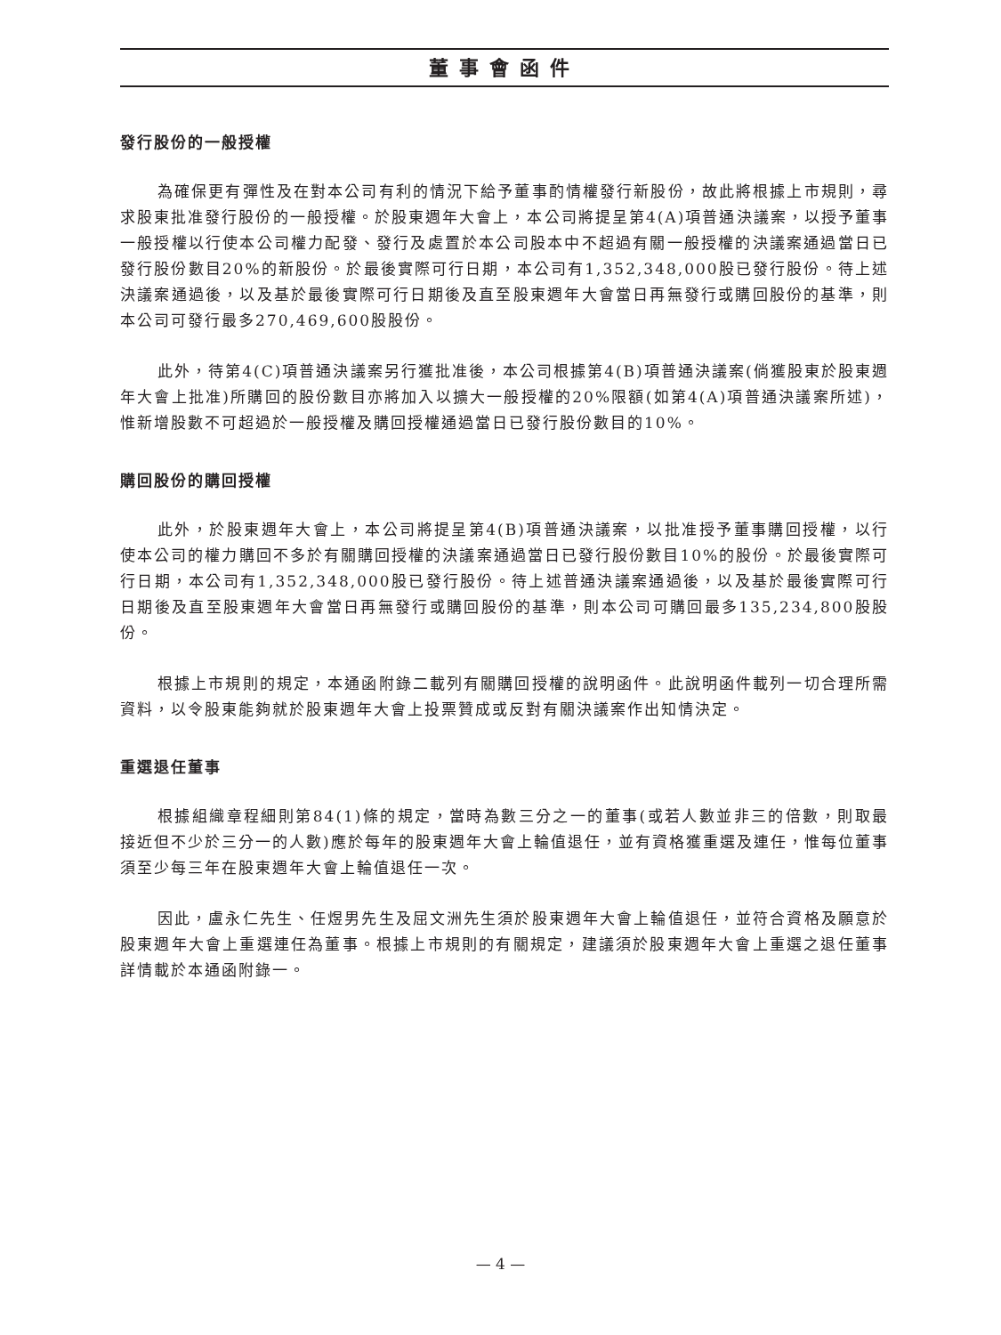董事會函件
發行股份的一般授權
為確保更有彈性及在對本公司有利的情況下給予董事酌情權發行新股份，故此將根據上市規則，尋求股東批准發行股份的一般授權。於股東週年大會上，本公司將提呈第4(A)項普通決議案，以授予董事一般授權以行使本公司權力配發、發行及處置於本公司股本中不超過有關一般授權的決議案通過當日已發行股份數目20%的新股份。於最後實際可行日期，本公司有1,352,348,000股已發行股份。待上述決議案通過後，以及基於最後實際可行日期後及直至股東週年大會當日再無發行或購回股份的基準，則本公司可發行最多270,469,600股股份。
此外，待第4(C)項普通決議案另行獲批准後，本公司根據第4(B)項普通決議案(倘獲股東於股東週年大會上批准)所購回的股份數目亦將加入以擴大一般授權的20%限額(如第4(A)項普通決議案所述)，惟新增股數不可超過於一般授權及購回授權通過當日已發行股份數目的10%。
購回股份的購回授權
此外，於股東週年大會上，本公司將提呈第4(B)項普通決議案，以批准授予董事購回授權，以行使本公司的權力購回不多於有關購回授權的決議案通過當日已發行股份數目10%的股份。於最後實際可行日期，本公司有1,352,348,000股已發行股份。待上述普通決議案通過後，以及基於最後實際可行日期後及直至股東週年大會當日再無發行或購回股份的基準，則本公司可購回最多135,234,800股股份。
根據上市規則的規定，本通函附錄二載列有關購回授權的說明函件。此說明函件載列一切合理所需資料，以令股東能夠就於股東週年大會上投票贊成或反對有關決議案作出知情決定。
重選退任董事
根據組織章程細則第84(1)條的規定，當時為數三分之一的董事(或若人數並非三的倍數，則取最接近但不少於三分一的人數)應於每年的股東週年大會上輪值退任，並有資格獲重選及連任，惟每位董事須至少每三年在股東週年大會上輪值退任一次。
因此，盧永仁先生、任煜男先生及屈文洲先生須於股東週年大會上輪值退任，並符合資格及願意於股東週年大會上重選連任為董事。根據上市規則的有關規定，建議須於股東週年大會上重選之退任董事詳情載於本通函附錄一。
— 4 —